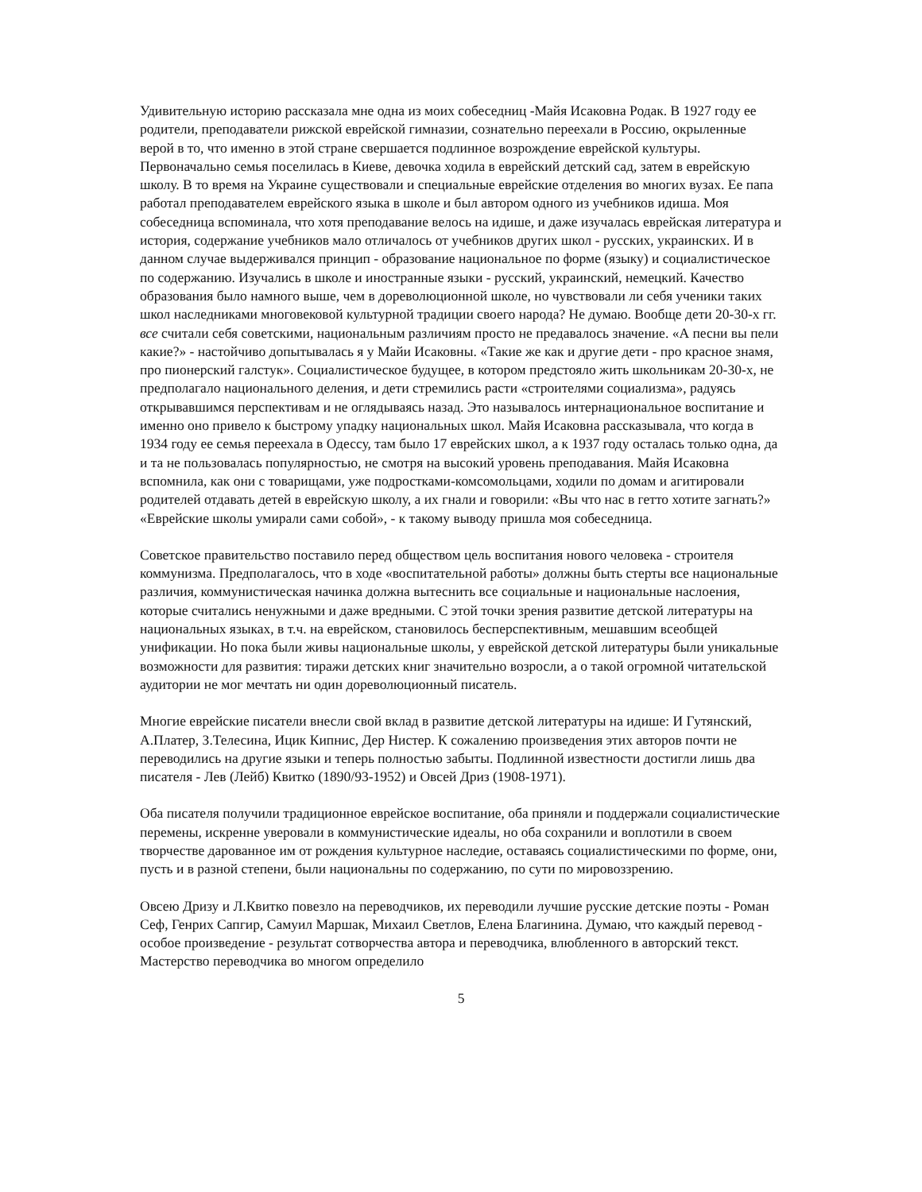Удивительную историю рассказала мне одна из моих собеседниц -Майя Исаковна Родак. В 1927 году ее родители, преподаватели рижской еврейской гимназии, сознательно переехали в Россию, окрыленные верой в то, что именно в этой стране свершается подлинное возрождение еврейской культуры. Первоначально семья поселилась в Киеве, девочка ходила в еврейский детский сад, затем в еврейскую школу. В то время на Украине существовали и специальные еврейские отделения во многих вузах. Ее папа работал преподавателем еврейского языка в школе и был автором одного из учебников идиша. Моя собеседница вспоминала, что хотя преподавание велось на идише, и даже изучалась еврейская литература и история, содержание учебников мало отличалось от учебников других школ - русских, украинских. И в данном случае выдерживался принцип - образование национальное по форме (языку) и социалистическое по содержанию. Изучались в школе и иностранные языки - русский, украинский, немецкий. Качество образования было намного выше, чем в дореволюционной школе, но чувствовали ли себя ученики таких школ наследниками многовековой культурной традиции своего народа? Не думаю. Вообще дети 20-30-х гг. все считали себя советскими, национальным различиям просто не предавалось значение. «А песни вы пели какие?» - настойчиво допытывалась я у Майи Исаковны. «Такие же как и другие дети - про красное знамя, про пионерский галстук». Социалистическое будущее, в котором предстояло жить школьникам 20-30-х, не предполагало национального деления, и дети стремились расти «строителями социализма», радуясь открывавшимся перспективам и не оглядываясь назад. Это называлось интернациональное воспитание и именно оно привело к быстрому упадку национальных школ. Майя Исаковна рассказывала, что когда в 1934 году ее семья переехала в Одессу, там было 17 еврейских школ, а к 1937 году осталась только одна, да и та не пользовалась популярностью, не смотря на высокий уровень преподавания. Майя Исаковна вспомнила, как они с товарищами, уже подростками-комсомольцами, ходили по домам и агитировали родителей отдавать детей в еврейскую школу, а их гнали и говорили: «Вы что нас в гетто хотите загнать?» «Еврейские школы умирали сами собой», - к такому выводу пришла моя собеседница.
Советское правительство поставило перед обществом цель воспитания нового человека - строителя коммунизма. Предполагалось, что в ходе «воспитательной работы» должны быть стерты все национальные различия, коммунистическая начинка должна вытеснить все социальные и национальные наслоения, которые считались ненужными и даже вредными. С этой точки зрения развитие детской литературы на национальных языках, в т.ч. на еврейском, становилось бесперспективным, мешавшим всеобщей унификации. Но пока были живы национальные школы, у еврейской детской литературы были уникальные возможности для развития: тиражи детских книг значительно возросли, а о такой огромной читательской аудитории не мог мечтать ни один дореволюционный писатель.
Многие еврейские писатели внесли свой вклад в развитие детской литературы на идише: И Гутянский, А.Платер, З.Телесина, Ицик Кипнис, Дер Нистер. К сожалению произведения этих авторов почти не переводились на другие языки и теперь полностью забыты. Подлинной известности достигли лишь два писателя - Лев (Лейб) Квитко (1890/93-1952) и Овсей Дриз (1908-1971).
Оба писателя получили традиционное еврейское воспитание, оба приняли и поддержали социалистические перемены, искренне уверовали в коммунистические идеалы, но оба сохранили и воплотили в своем творчестве дарованное им от рождения культурное наследие, оставаясь социалистическими по форме, они, пусть и в разной степени, были национальны по содержанию, по сути по мировоззрению.
Овсею Дризу и Л.Квитко повезло на переводчиков, их переводили лучшие русские детские поэты - Роман Сеф, Генрих Сапгир, Самуил Маршак, Михаил Светлов, Елена Благинина. Думаю, что каждый перевод - особое произведение - результат сотворчества автора и переводчика, влюбленного в авторский текст. Мастерство переводчика во многом определило
5